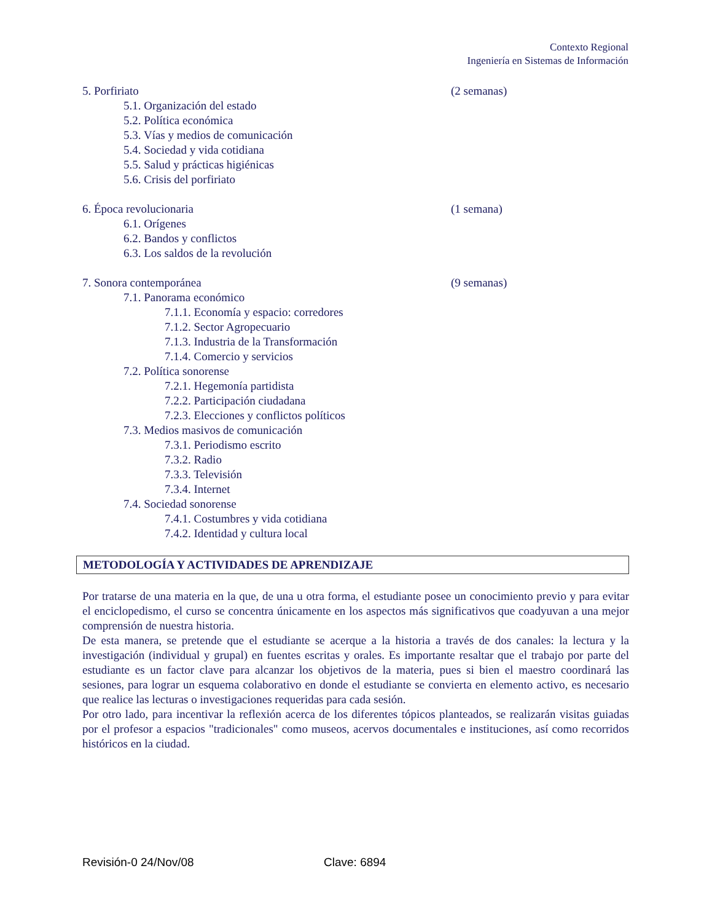Contexto Regional
Ingeniería en Sistemas de Información
5. Porfiriato (2 semanas)
5.1. Organización del estado
5.2. Política económica
5.3. Vías y medios de comunicación
5.4. Sociedad y vida cotidiana
5.5. Salud y prácticas higiénicas
5.6. Crisis del porfiriato
6. Época revolucionaria (1 semana)
6.1. Orígenes
6.2. Bandos y conflictos
6.3. Los saldos de la revolución
7. Sonora contemporánea (9 semanas)
7.1. Panorama económico
7.1.1. Economía y espacio: corredores
7.1.2. Sector Agropecuario
7.1.3. Industria de la Transformación
7.1.4. Comercio y servicios
7.2. Política sonorense
7.2.1. Hegemonía partidista
7.2.2. Participación ciudadana
7.2.3. Elecciones y conflictos políticos
7.3. Medios masivos de comunicación
7.3.1. Periodismo escrito
7.3.2. Radio
7.3.3. Televisión
7.3.4. Internet
7.4. Sociedad sonorense
7.4.1. Costumbres y vida cotidiana
7.4.2. Identidad y cultura local
METODOLOGÍA Y ACTIVIDADES DE APRENDIZAJE
Por tratarse de una materia en la que, de una u otra forma, el estudiante posee un conocimiento previo y para evitar el enciclopedismo, el curso se concentra únicamente en los aspectos más significativos que coadyuvan a una mejor comprensión de nuestra historia.
De esta manera, se pretende que el estudiante se acerque a la historia a través de dos canales: la lectura y la investigación (individual y grupal) en fuentes escritas y orales. Es importante resaltar que el trabajo por parte del estudiante es un factor clave para alcanzar los objetivos de la materia, pues si bien el maestro coordinará las sesiones, para lograr un esquema colaborativo en donde el estudiante se convierta en elemento activo, es necesario que realice las lecturas o investigaciones requeridas para cada sesión.
Por otro lado, para incentivar la reflexión acerca de los diferentes tópicos planteados, se realizarán visitas guiadas por el profesor a espacios "tradicionales" como museos, acervos documentales e instituciones, así como recorridos históricos en la ciudad.
Revisión-0 24/Nov/08 Clave: 6894